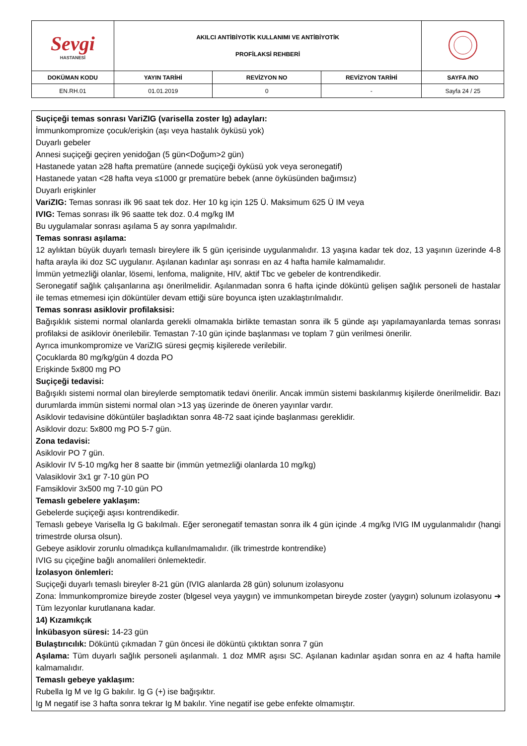| Sevgi HASTANESİ | AKILCI ANTİBİYOTİK KULLANIMI VE ANTİBİYOTİK PROFİLAKSİ REHBERİ | | | |
| DOKÜMAN KODU | YAYIN TARİHİ | REVİZYON NO | REVİZYON TARİHİ | SAYFA /NO |
| EN.RH.01 | 01.01.2019 | 0 | - | Sayfa 24 / 25 |
Suçiçeği temas sonrası VariZIG (varisella zoster Ig) adayları:
İmmunkompromize çocuk/erişkin (aşı veya hastalık öyküsü yok)
Duyarlı gebeler
Annesi suçiçeği geçiren yenidoğan (5 gün<Doğum>2 gün)
Hastanede yatan ≥28 hafta prematüre (annede suçiçeği öyküsü yok veya seronegatif)
Hastanede yatan <28 hafta veya ≤1000 gr prematüre bebek (anne öyküsünden bağımsız)
Duyarlı erişkinler
VariZIG: Temas sonrası ilk 96 saat tek doz. Her 10 kg için 125 Ü. Maksimum 625 Ü IM veya
IVIG: Temas sonrası ilk 96 saatte tek doz. 0.4 mg/kg IM
Bu uygulamalar sonrası aşılama 5 ay sonra yapılmalıdır.
Temas sonrası aşılama:
12 aylıktan büyük duyarlı temaslı bireylere ilk 5 gün içerisinde uygulanmalıdır. 13 yaşına kadar tek doz, 13 yaşının üzerinde 4-8 hafta arayla iki doz SC uygulanır. Aşılanan kadınlar aşı sonrası en az 4 hafta hamile kalmamalıdır.
İmmün yetmezliği olanlar, lösemi, lenfoma, malignite, HIV, aktif Tbc ve gebeler de kontrendikedir.
Seronegatif sağlık çalışanlarına aşı önerilmelidir. Aşılanmadan sonra 6 hafta içinde döküntü gelişen sağlık personeli de hastalar ile temas etmemesi için döküntüler devam ettiği süre boyunca işten uzaklaştırılmalıdır.
Temas sonrası asiklovir profilaksisi:
Bağışıklık sistemi normal olanlarda gerekli olmamakla birlikte temastan sonra ilk 5 günde aşı yapılamayanlarda temas sonrası profilaksi de asiklovir önerilebilir. Temastan 7-10 gün içinde başlanması ve toplam 7 gün verilmesi önerilir.
Ayrıca imunkompromize ve VariZIG süresi geçmiş kişilerede verilebilir.
Çocuklarda 80 mg/kg/gün 4 dozda PO
Erişkinde 5x800 mg PO
Suçiçeği tedavisi:
Bağışıklı sistemi normal olan bireylerde semptomatik tedavi önerilir. Ancak immün sistemi baskılanmış kişilerde önerilmelidir. Bazı durumlarda immün sistemi normal olan >13 yaş üzerinde de öneren yayınlar vardır.
Asiklovir tedavisine döküntüler başladıktan sonra 48-72 saat içinde başlanması gereklidir.
Asiklovir dozu: 5x800 mg PO 5-7 gün.
Zona tedavisi:
Asiklovir PO 7 gün.
Asiklovir IV 5-10 mg/kg her 8 saatte bir (immün yetmezliği olanlarda 10 mg/kg)
Valasiklovir 3x1 gr 7-10 gün PO
Famsiklovir 3x500 mg 7-10 gün PO
Temaslı gebelere yaklaşım:
Gebelerde suçiçeği aşısı kontrendikedir.
Temaslı gebeye Varisella Ig G bakılmalı. Eğer seronegatif temastan sonra ilk 4 gün içinde .4 mg/kg IVIG IM uygulanmalıdır (hangi trimestrde olursa olsun).
Gebeye asiklovir zorunlu olmadıkça kullanılmamalıdır. (ilk trimestrde kontrendike)
IVIG su çiçeğine bağlı anomalileri önlemektedir.
İzolasyon önlemleri:
Suçiçeği duyarlı temaslı bireyler 8-21 gün (IVIG alanlarda 28 gün) solunum izolasyonu
Zona: İmmunkompromize bireyde zoster (blgesel veya yaygın) ve immunkompetan bireyde zoster (yaygın) solunum izolasyonu ➔ Tüm lezyonlar kurutlanana kadar.
14) Kızamıkçık
İnkübasyon süresi: 14-23 gün
Bulaştırıcılık: Döküntü çıkmadan 7 gün öncesi ile döküntü çıktıktan sonra 7 gün
Aşılama: Tüm duyarlı sağlık personeli aşılanmalı. 1 doz MMR aşısı SC. Aşılanan kadınlar aşıdan sonra en az 4 hafta hamile kalmamalıdır.
Temaslı gebeye yaklaşım:
Rubella Ig M ve Ig G bakılır. Ig G (+) ise bağışıktır.
Ig M negatif ise 3 hafta sonra tekrar Ig M bakılır. Yine negatif ise gebe enfekte olmamıştır.